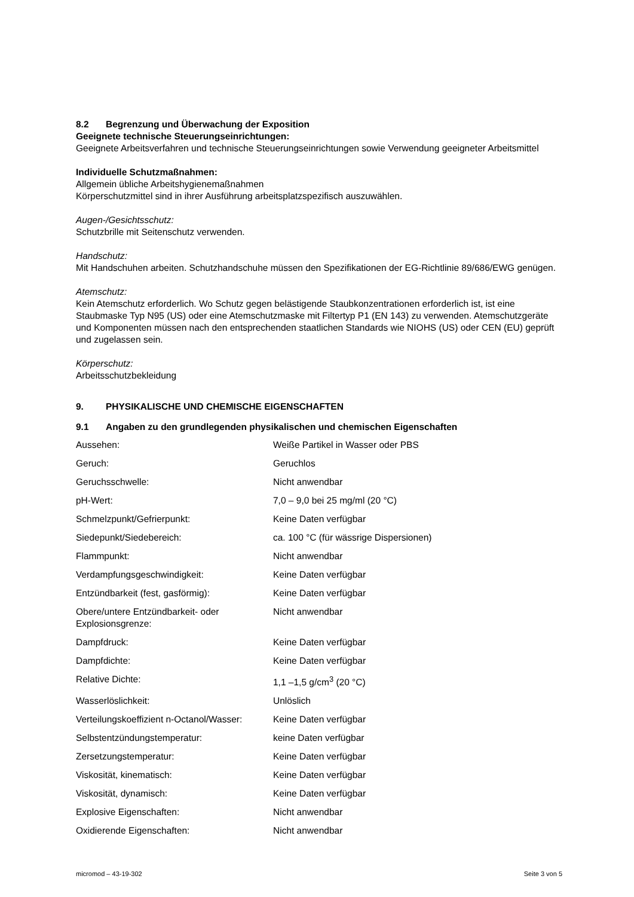8.2 Begrenzung und Überwachung der Exposition
Geeignete technische Steuerungseinrichtungen:
Geeignete Arbeitsverfahren und technische Steuerungseinrichtungen sowie Verwendung geeigneter Arbeitsmittel
Individuelle Schutzmaßnahmen:
Allgemein übliche Arbeitshygienemaßnahmen
Körperschutzmittel sind in ihrer Ausführung arbeitsplatzspezifisch auszuwählen.
Augen-/Gesichtsschutz:
Schutzbrille mit Seitenschutz verwenden.
Handschutz:
Mit Handschuhen arbeiten. Schutzhandschuhe müssen den Spezifikationen der EG-Richtlinie 89/686/EWG genügen.
Atemschutz:
Kein Atemschutz erforderlich. Wo Schutz gegen belästigende Staubkonzentrationen erforderlich ist, ist eine Staubmaske Typ N95 (US) oder eine Atemschutzmaske mit Filtertyp P1 (EN 143) zu verwenden. Atemschutzgeräte und Komponenten müssen nach den entsprechenden staatlichen Standards wie NIOHS (US) oder CEN (EU) geprüft und zugelassen sein.
Körperschutz:
Arbeitsschutzbekleidung
9. PHYSIKALISCHE UND CHEMISCHE EIGENSCHAFTEN
9.1 Angaben zu den grundlegenden physikalischen und chemischen Eigenschaften
| Aussehen: | Weiße Partikel in Wasser oder PBS |
| Geruch: | Geruchlos |
| Geruchsschwelle: | Nicht anwendbar |
| pH-Wert: | 7,0 – 9,0 bei 25 mg/ml (20 °C) |
| Schmelzpunkt/Gefrierpunkt: | Keine Daten verfügbar |
| Siedepunkt/Siedebereich: | ca. 100 °C (für wässrige Dispersionen) |
| Flammpunkt: | Nicht anwendbar |
| Verdampfungsgeschwindigkeit: | Keine Daten verfügbar |
| Entzündbarkeit (fest, gasförmig): | Keine Daten verfügbar |
| Obere/untere Entzündbarkeit- oder Explosionsgrenze: | Nicht anwendbar |
| Dampfdruck: | Keine Daten verfügbar |
| Dampfdichte: | Keine Daten verfügbar |
| Relative Dichte: | 1,1 –1,5 g/cm<sup>3</sup> (20 °C) |
| Wasserlöslichkeit: | Unlöslich |
| Verteilungskoeffizient n-Octanol/Wasser: | Keine Daten verfügbar |
| Selbstentzündungstemperatur: | keine Daten verfügbar |
| Zersetzungstemperatur: | Keine Daten verfügbar |
| Viskosität, kinematisch: | Keine Daten verfügbar |
| Viskosität, dynamisch: | Keine Daten verfügbar |
| Explosive Eigenschaften: | Nicht anwendbar |
| Oxidierende Eigenschaften: | Nicht anwendbar |
micromod – 43-19-302 Seite 3 von 5